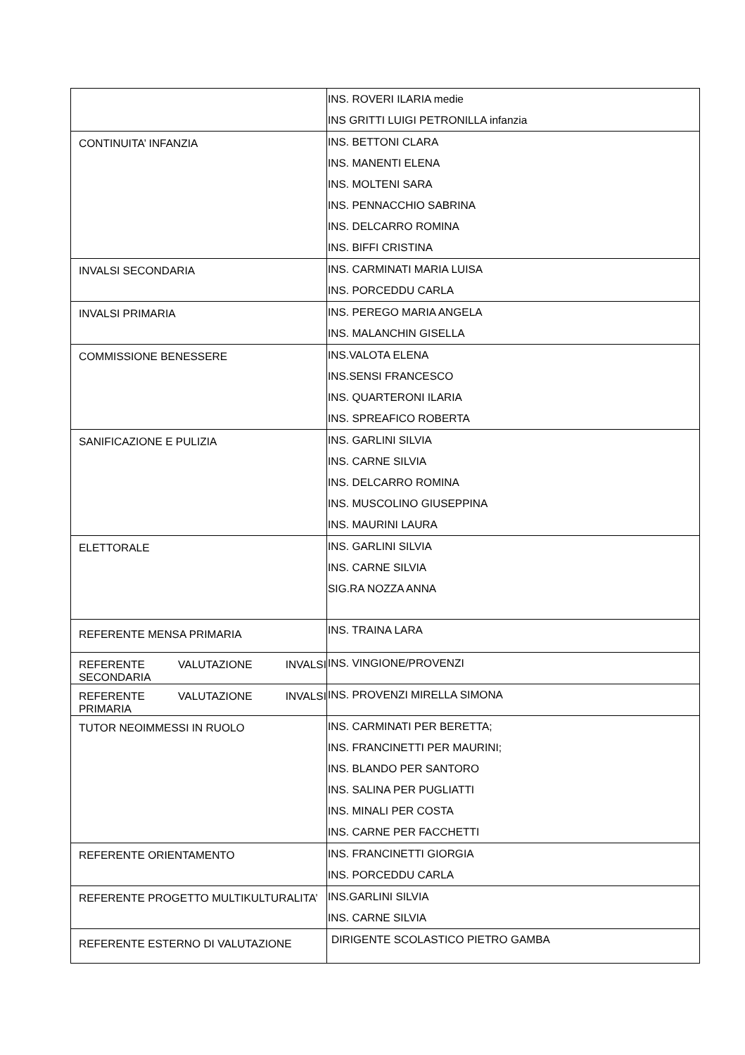| | INS. ROVERI ILARIA medie INS GRITTI LUIGI PETRONILLA infanzia |
| CONTINUITA’ INFANZIA | INS. BETTONI CLARA INS. MANENTI ELENA INS. MOLTENI SARA INS. PENNACCHIO SABRINA INS. DELCARRO ROMINA INS. BIFFI CRISTINA |
| INVALSI SECONDARIA | INS. CARMINATI MARIA LUISA INS. PORCEDDU CARLA |
| INVALSI PRIMARIA | INS. PEREGO MARIA ANGELA INS. MALANCHIN GISELLA |
| COMMISSIONE BENESSERE | INS.VALOTA ELENA INS.SENSI FRANCESCO INS. QUARTERONI ILARIA INS. SPREAFICO ROBERTA |
| SANIFICAZIONE E PULIZIA | INS. GARLINI SILVIA INS. CARNE SILVIA INS. DELCARRO ROMINA INS. MUSCOLINO GIUSEPPINA INS. MAURINI LAURA |
| ELETTORALE | INS. GARLINI SILVIA INS. CARNE SILVIA SIG.RA NOZZA ANNA |
| REFERENTE MENSA PRIMARIA | INS. TRAINA LARA |
| REFERENTE VALUTAZIONE INVALSI SECONDARIA | INS. VINGIONE/PROVENZI |
| REFERENTE VALUTAZIONE INVALSI PRIMARIA | INS. PROVENZI MIRELLA SIMONA |
| TUTOR NEOIMMESSI IN RUOLO | INS. CARMINATI PER BERETTA; INS. FRANCINETTI PER MAURINI; INS. BLANDO PER SANTORO INS. SALINA PER PUGLIATTI INS. MINALI PER COSTA INS. CARNE PER FACCHETTI |
| REFERENTE ORIENTAMENTO | INS. FRANCINETTI GIORGIA INS. PORCEDDU CARLA |
| REFERENTE PROGETTO MULTIKULTURALITA’ | INS.GARLINI SILVIA INS. CARNE SILVIA |
| REFERENTE ESTERNO DI VALUTAZIONE | DIRIGENTE SCOLASTICO PIETRO GAMBA |